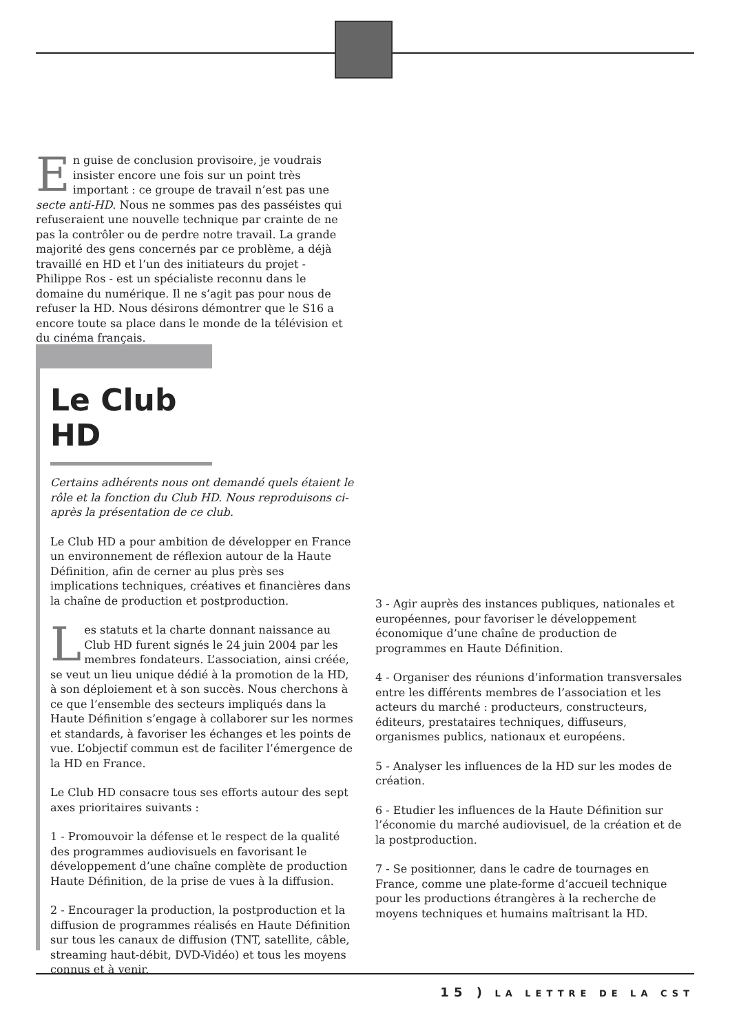En guise de conclusion provisoire, je voudrais insister encore une fois sur un point très important : ce groupe de travail n’est pas une secte anti-HD. Nous ne sommes pas des passéistes qui refuseraient une nouvelle technique par crainte de ne pas la contrôler ou de perdre notre travail. La grande majorité des gens concernés par ce problème, a déjà travaillé en HD et l’un des initiateurs du projet - Philippe Ros - est un spécialiste reconnu dans le domaine du numérique. Il ne s’agit pas pour nous de refuser la HD. Nous désirons démontrer que le S16 a encore toute sa place dans le monde de la télévision et du cinéma français.
Le Club HD
Certains adhérents nous ont demandé quels étaient le rôle et la fonction du Club HD. Nous reproduisons ci-après la présentation de ce club.
Le Club HD a pour ambition de développer en France un environnement de réflexion autour de la Haute Définition, afin de cerner au plus près ses implications techniques, créatives et financières dans la chaîne de production et postproduction.
Les statuts et la charte donnant naissance au Club HD furent signés le 24 juin 2004 par les membres fondateurs. L’association, ainsi créée, se veut un lieu unique dédié à la promotion de la HD, à son déploiement et à son succès. Nous cherchons à ce que l’ensemble des secteurs impliqués dans la Haute Définition s’engage à collaborer sur les normes et standards, à favoriser les échanges et les points de vue. L’objectif commun est de faciliter l’émergence de la HD en France.
Le Club HD consacre tous ses efforts autour des sept axes prioritaires suivants :
1 - Promouvoir la défense et le respect de la qualité des programmes audiovisuels en favorisant le développement d’une chaîne complète de production Haute Définition, de la prise de vues à la diffusion.
2 - Encourager la production, la postproduction et la diffusion de programmes réalisés en Haute Définition sur tous les canaux de diffusion (TNT, satellite, câble, streaming haut-débit, DVD-Vidéo) et tous les moyens connus et à venir.
3 - Agir auprès des instances publiques, nationales et européennes, pour favoriser le développement économique d’une chaîne de production de programmes en Haute Définition.
4 - Organiser des réunions d’information transversales entre les différents membres de l’association et les acteurs du marché : producteurs, constructeurs, éditeurs, prestataires techniques, diffuseurs, organismes publics, nationaux et européens.
5 - Analyser les influences de la HD sur les modes de création.
6 - Etudier les influences de la Haute Définition sur l’économie du marché audiovisuel, de la création et de la postproduction.
7 - Se positionner, dans le cadre de tournages en France, comme une plate-forme d’accueil technique pour les productions étrangères à la recherche de moyens techniques et humains maîtrisant la HD.
15 ) LA LETTRE DE LA CST